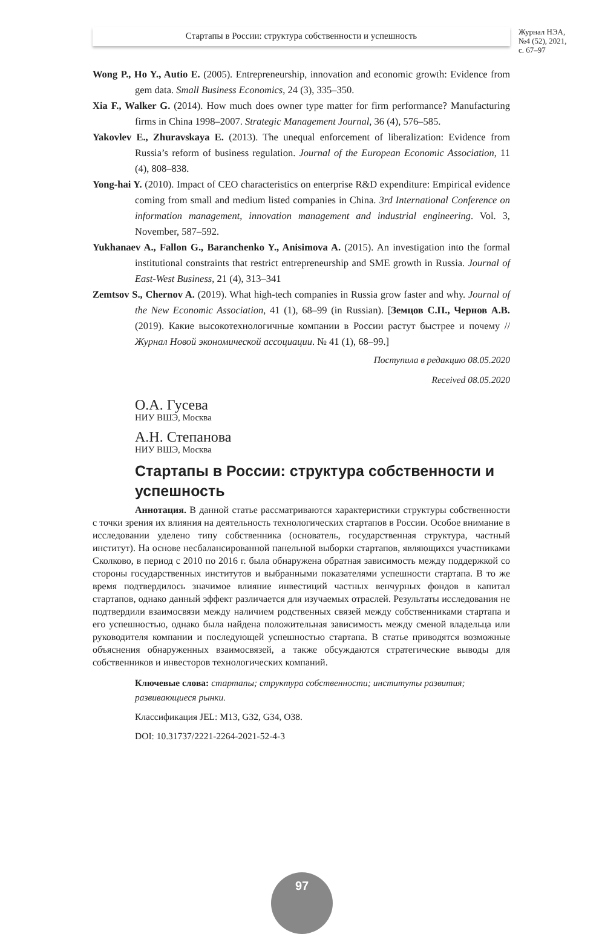Стартапы в России: структура собственности и успешность
Журнал НЭА,
№4 (52), 2021,
с. 67–97
Wong P., Ho Y., Autio E. (2005). Entrepreneurship, innovation and economic growth: Evidence from gem data. Small Business Economics, 24 (3), 335–350.
Xia F., Walker G. (2014). How much does owner type matter for firm performance? Manufacturing firms in China 1998–2007. Strategic Management Journal, 36 (4), 576–585.
Yakovlev E., Zhuravskaya E. (2013). The unequal enforcement of liberalization: Evidence from Russia’s reform of business regulation. Journal of the European Economic Association, 11 (4), 808–838.
Yong-hai Y. (2010). Impact of CEO characteristics on enterprise R&D expenditure: Empirical evidence coming from small and medium listed companies in China. 3rd International Conference on information management, innovation management and industrial engineering. Vol. 3, November, 587–592.
Yukhanaev A., Fallon G., Baranchenko Y., Anisimova A. (2015). An investigation into the formal institutional constraints that restrict entrepreneurship and SME growth in Russia. Journal of East-West Business, 21 (4), 313–341
Zemtsov S., Chernov A. (2019). What high-tech companies in Russia grow faster and why. Journal of the New Economic Association, 41 (1), 68–99 (in Russian). [Земцов С.П., Чернов А.В. (2019). Какие высокотехнологичные компании в России растут быстрее и почему // Журнал Новой экономической ассоциации. № 41 (1), 68–99.]
Поступила в редакцию 08.05.2020
Received 08.05.2020
О.А. Гусева
НИУ ВШЭ, Москва
А.Н. Степанова
НИУ ВШЭ, Москва
Стартапы в России: структура собственности и успешность
Аннотация. В данной статье рассматриваются характеристики структуры собственности с точки зрения их влияния на деятельность технологических стартапов в России. Особое внимание в исследовании уделено типу собственника (основатель, государственная структура, частный институт). На основе несбалансированной панельной выборки стартапов, являющихся участниками Сколково, в период с 2010 по 2016 г. была обнаружена обратная зависимость между поддержкой со стороны государственных институтов и выбранными показателями успешности стартапа. В то же время подтвердилось значимое влияние инвестиций частных венчурных фондов в капитал стартапов, однако данный эффект различается для изучаемых отраслей. Результаты исследования не подтвердили взаимосвязи между наличием родственных связей между собственниками стартапа и его успешностью, однако была найдена положительная зависимость между сменой владельца или руководителя компании и последующей успешностью стартапа. В статье приводятся возможные объяснения обнаруженных взаимосвязей, а также обсуждаются стратегические выводы для собственников и инвесторов технологических компаний.
Ключевые слова: стартапы; структура собственности; институты развития; развивающиеся рынки.
Классификация JEL: M13, G32, G34, O38.
DOI: 10.31737/2221-2264-2021-52-4-3
97